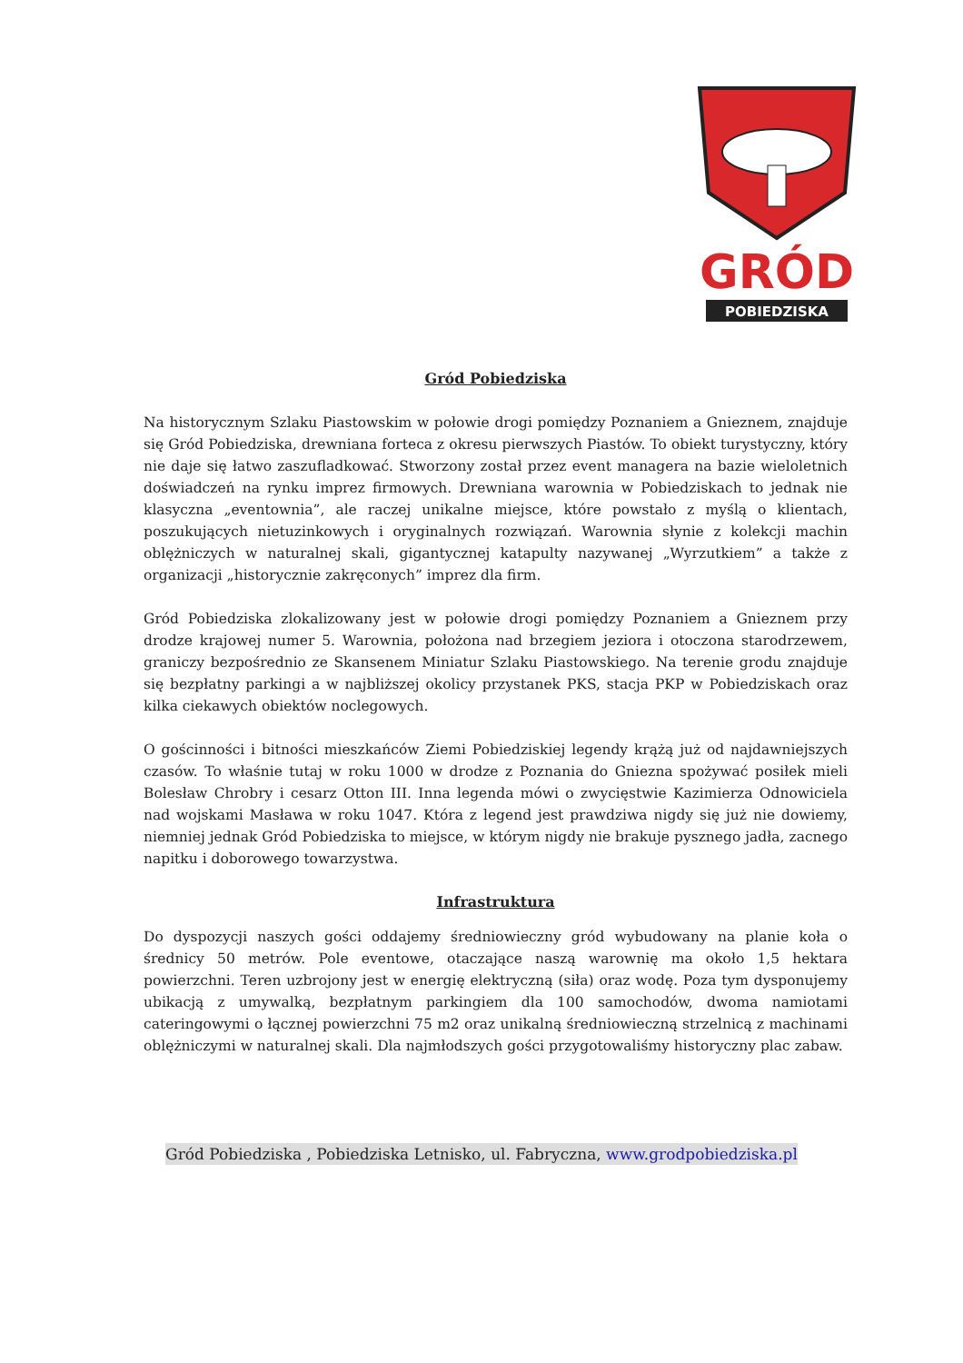GRÓD
POBIEDZISKA
Gród Pobiedziska
Na historycznym Szlaku Piastowskim w połowie drogi pomiędzy Poznaniem a Gnieznem, znajduje się Gród Pobiedziska, drewniana forteca z okresu pierwszych Piastów. To obiekt turystyczny, który nie daje się łatwo zaszufladkować. Stworzony został przez event managera na bazie wieloletnich doświadczeń na rynku imprez firmowych. Drewniana warownia w Pobiedziskach to jednak nie klasyczna „eventownia”, ale raczej unikalne miejsce, które powstało z myślą o klientach, poszukujących nietuzinkowych i oryginalnych rozwiązań. Warownia słynie z kolekcji machin oblężniczych w naturalnej skali, gigantycznej katapulty nazywanej „Wyrzutkiem” a także z organizacji „historycznie zakręconych” imprez dla firm.
Gród Pobiedziska zlokalizowany jest w połowie drogi pomiędzy Poznaniem a Gnieznem przy drodze krajowej numer 5. Warownia, położona nad brzegiem jeziora i otoczona starodrzewem, graniczy bezpośrednio ze Skansenem Miniatur Szlaku Piastowskiego. Na terenie grodu znajduje się bezpłatny parkingi a w najbliższej okolicy przystanek PKS, stacja PKP w Pobiedziskach oraz kilka ciekawych obiektów noclegowych.
O gościnności i bitności mieszkańców Ziemi Pobiedziskiej legendy krążą już od najdawniejszych czasów. To właśnie tutaj w roku 1000 w drodze z Poznania do Gniezna spożywać posiłek mieli Bolesław Chrobry i cesarz Otton III. Inna legenda mówi o zwycięstwie Kazimierza Odnowiciela nad wojskami Masława w roku 1047. Która z legend jest prawdziwa nigdy się już nie dowiemy, niemniej jednak Gród Pobiedziska to miejsce, w którym nigdy nie brakuje pysznego jadła, zacnego napitku i doborowego towarzystwa.
Infrastruktura
Do dyspozycji naszych gości oddajemy średniowieczny gród wybudowany na planie koła o średnicy 50 metrów. Pole eventowe, otaczające naszą warownię ma około 1,5 hektara powierzchni. Teren uzbrojony jest w energię elektryczną (siła) oraz wodę. Poza tym dysponujemy ubikacją z umywalką, bezpłatnym parkingiem dla 100 samochodów, dwoma namiotami cateringowymi o łącznej powierzchni 75 m2 oraz unikalną średniowieczną strzelnicą z machinami oblężniczymi w naturalnej skali. Dla najmłodszych gości przygotowaliśmy historyczny plac zabaw.
Gród Pobiedziska , Pobiedziska Letnisko, ul. Fabryczna, www.grodpobiedziska.pl